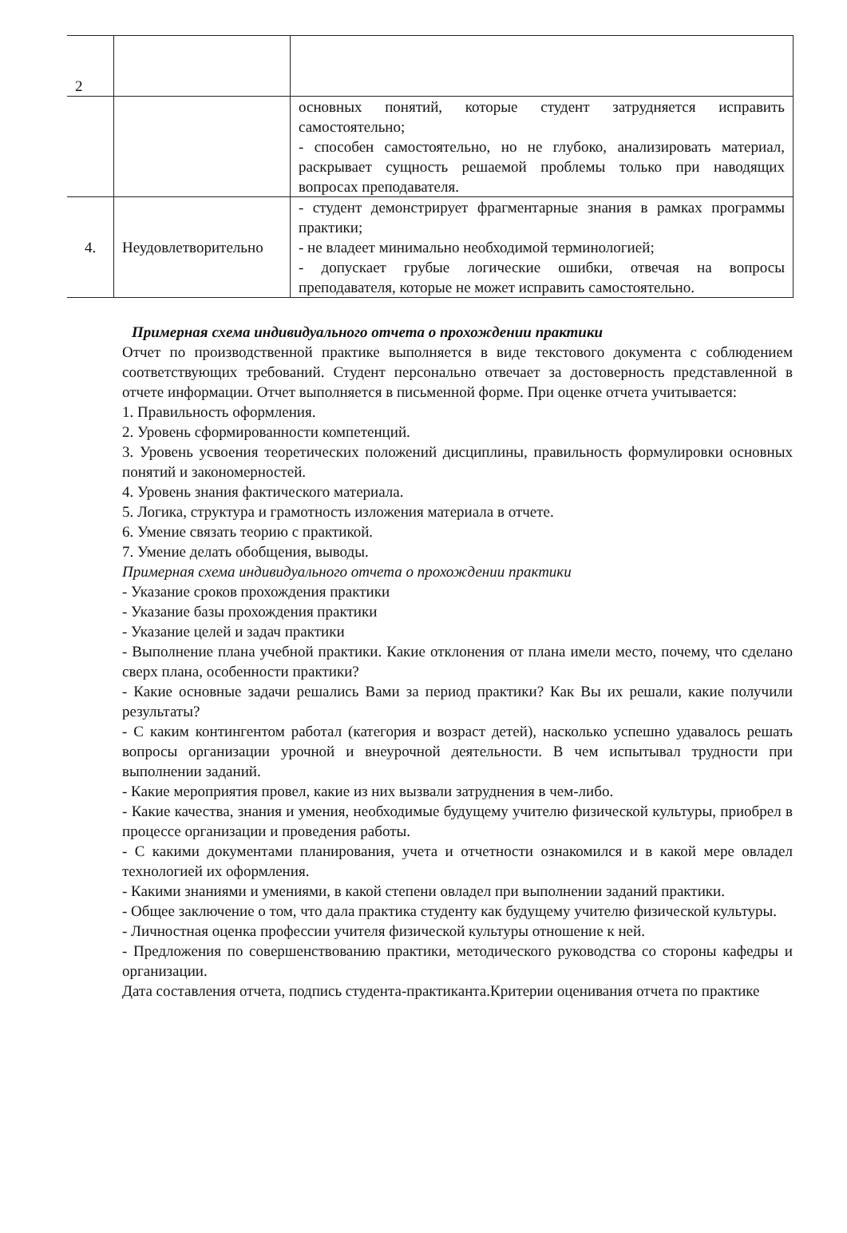| 2 | | |
| | | основных понятий, которые студент затрудняется исправить самостоятельно; - способен самостоятельно, но не глубоко, анализировать материал, раскрывает сущность решаемой проблемы только при наводящих вопросах преподавателя. |
| 4. | Неудовлетворительно | - студент демонстрирует фрагментарные знания в рамках программы практики; - не владеет минимально необходимой терминологией; - допускает грубые логические ошибки, отвечая на вопросы преподавателя, которые не может исправить самостоятельно. |
Примерная схема индивидуального отчета о прохождении практики
Отчет по производственной практике выполняется в виде текстового документа с соблюдением соответствующих требований. Студент персонально отвечает за достоверность представленной в отчете информации. Отчет выполняется в письменной форме. При оценке отчета учитывается:
1. Правильность оформления.
2. Уровень сформированности компетенций.
3. Уровень усвоения теоретических положений дисциплины, правильность формулировки основных понятий и закономерностей.
4. Уровень знания фактического материала.
5. Логика, структура и грамотность изложения материала в отчете.
6. Умение связать теорию с практикой.
7. Умение делать обобщения, выводы.
Примерная схема индивидуального отчета о прохождении практики
- Указание сроков прохождения практики
- Указание базы прохождения практики
- Указание целей и задач практики
- Выполнение плана учебной практики. Какие отклонения от плана имели место, почему, что сделано сверх плана, особенности практики?
- Какие основные задачи решались Вами за период практики? Как Вы их решали, какие получили результаты?
- С каким контингентом работал (категория и возраст детей), насколько успешно удавалось решать вопросы организации урочной и внеурочной деятельности. В чем испытывал трудности при выполнении заданий.
- Какие мероприятия провел, какие из них вызвали затруднения в чем-либо.
- Какие качества, знания и умения, необходимые будущему учителю физической культуры, приобрел в процессе организации и проведения работы.
- С какими документами планирования, учета и отчетности ознакомился и в какой мере овладел технологией их оформления.
- Какими знаниями и умениями, в какой степени овладел при выполнении заданий практики.
- Общее заключение о том, что дала практика студенту как будущему учителю физической культуры.
- Личностная оценка профессии учителя физической культуры отношение к ней.
- Предложения по совершенствованию практики, методического руководства со стороны кафедры и организации.
Дата составления отчета, подпись студента-практиканта.Критерии оценивания отчета по практике